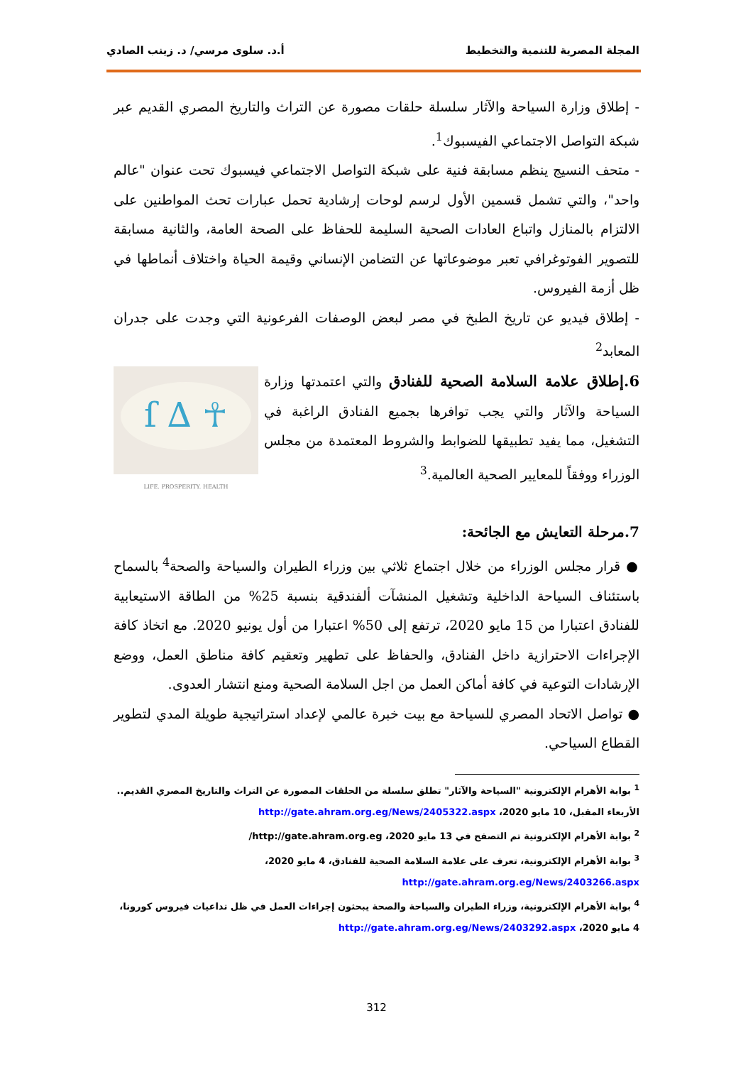المجلة المصرية للتنمية والتخطيط أ.د. سلوى مرسي/ د. زينب الصادي
- إطلاق وزارة السياحة والآثار سلسلة حلقات مصورة عن التراث والتاريخ المصري القديم عبر شبكة التواصل الاجتماعي الفيسبوك<sup>1</sup>.
- متحف النسيج ينظم مسابقة فنية على شبكة التواصل الاجتماعي فيسبوك تحت عنوان "عالم واحد"، والتي تشمل قسمين الأول لرسم لوحات إرشادية تحمل عبارات تحث المواطنين على الالتزام بالمنازل واتباع العادات الصحية السليمة للحفاظ على الصحة العامة، والثانية مسابقة للتصوير الفوتوغرافي تعبر موضوعاتها عن التضامن الإنساني وقيمة الحياة واختلاف أنماطها في ظل أزمة الفيروس.
- إطلاق فيديو عن تاريخ الطبخ في مصر لبعض الوصفات الفرعونية التي وجدت على جدران المعابد<sup>2</sup>
☥ ∆ ſ
LIFE. PROSPERITY. HEALTH
6.إطلاق علامة السلامة الصحية للفنادق والتي اعتمدتها وزارة السياحة والآثار والتي يجب توافرها بجميع الفنادق الراغبة في التشغيل، مما يفيد تطبيقها للضوابط والشروط المعتمدة من مجلس الوزراء ووفقاً للمعايير الصحية العالمية.<sup>3</sup>
7.مرحلة التعايش مع الجائحة:
● قرار مجلس الوزراء من خلال اجتماع ثلاثي بين وزراء الطيران والسياحة والصحة<sup>4</sup> بالسماح باستئناف السياحة الداخلية وتشغيل المنشآت ألفندقية بنسبة 25% من الطاقة الاستيعابية للفنادق اعتبارا من 15 مايو 2020، ترتفع إلى 50% اعتبارا من أول يونيو 2020. مع اتخاذ كافة الإجراءات الاحترازية داخل الفنادق، والحفاظ على تطهير وتعقيم كافة مناطق العمل، ووضع الإرشادات التوعية في كافة أماكن العمل من اجل السلامة الصحية ومنع انتشار العدوى.
● تواصل الاتحاد المصري للسياحة مع بيت خبرة عالمي لإعداد استراتيجية طويلة المدي لتطوير القطاع السياحي.
<sup>1</sup> بوابة الأهرام الإلكترونية "السياحة والآثار" تطلق سلسلة من الحلقات المصورة عن التراث والتاريخ المصري القديم.. الأربعاء المقبل، 10 مايو 2020، http://gate.ahram.org.eg/News/2405322.aspx
<sup>2</sup> بوابة الأهرام الإلكترونية تم التصفح في 13 مايو 2020، http://gate.ahram.org.eg/
<sup>3</sup> بوابة الأهرام الإلكترونية، تعرف على علامة السلامة الصحية للفنادق، 4 مايو 2020، http://gate.ahram.org.eg/News/2403266.aspx
<sup>4</sup> بوابة الأهرام الإلكترونية، وزراء الطيران والسياحة والصحة يبحثون إجراءات العمل في ظل تداعيات فيروس كورونا، 4 مايو 2020، http://gate.ahram.org.eg/News/2403292.aspx
312